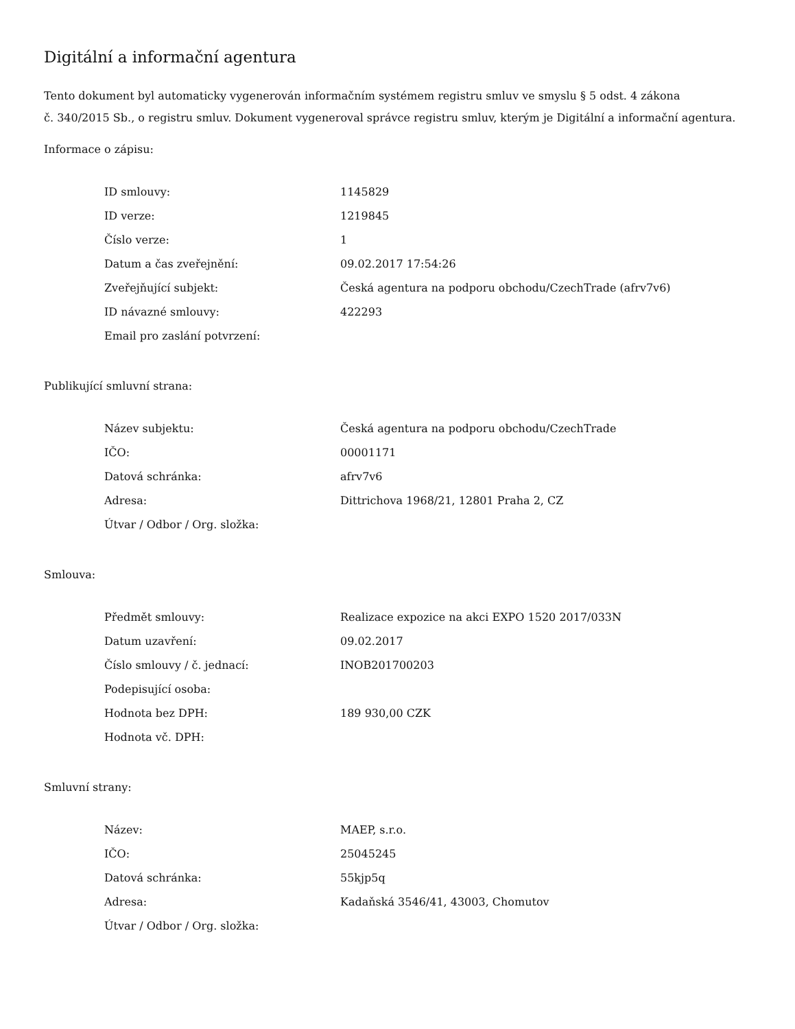Digitální a informační agentura
Tento dokument byl automaticky vygenerován informačním systémem registru smluv ve smyslu § 5 odst. 4 zákona
č. 340/2015 Sb., o registru smluv. Dokument vygeneroval správce registru smluv, kterým je Digitální a informační agentura.
Informace o zápisu:
| ID smlouvy: | 1145829 |
| ID verze: | 1219845 |
| Číslo verze: | 1 |
| Datum a čas zveřejnění: | 09.02.2017 17:54:26 |
| Zveřejňující subjekt: | Česká agentura na podporu obchodu/CzechTrade (afrv7v6) |
| ID návazné smlouvy: | 422293 |
| Email pro zaslání potvrzení: | |
Publikující smluvní strana:
| Název subjektu: | Česká agentura na podporu obchodu/CzechTrade |
| IČO: | 00001171 |
| Datová schránka: | afrv7v6 |
| Adresa: | Dittrichova 1968/21, 12801 Praha 2, CZ |
| Útvar / Odbor / Org. složka: | |
Smlouva:
| Předmět smlouvy: | Realizace expozice na akci EXPO 1520 2017/033N |
| Datum uzavření: | 09.02.2017 |
| Číslo smlouvy / č. jednací: | INOB201700203 |
| Podepisující osoba: | |
| Hodnota bez DPH: | 189 930,00 CZK |
| Hodnota vč. DPH: | |
Smluvní strany:
| Název: | MAEP, s.r.o. |
| IČO: | 25045245 |
| Datová schránka: | 55kjp5q |
| Adresa: | Kadaňská 3546/41, 43003, Chomutov |
| Útvar / Odbor / Org. složka: | |